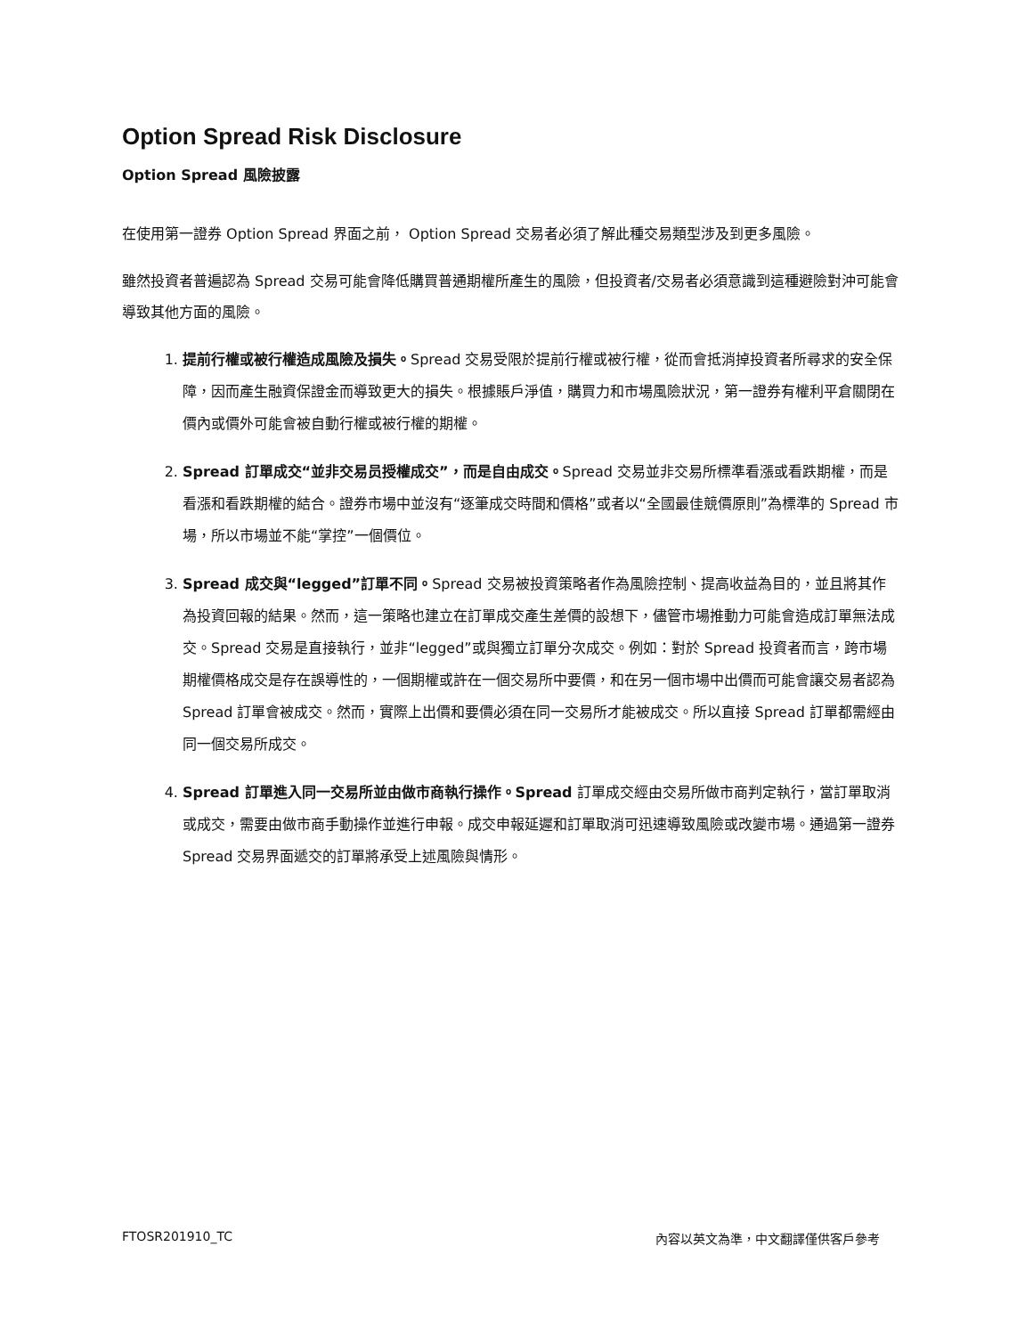Option Spread Risk Disclosure
Option Spread 風險披露
在使用第一證券 Option Spread 界面之前， Option Spread 交易者必須了解此種交易類型涉及到更多風險。
雖然投資者普遍認為 Spread 交易可能會降低購買普通期權所產生的風險，但投資者/交易者必須意識到這種避險對沖可能會導致其他方面的風險。
1. 提前行權或被行權造成風險及損失。Spread 交易受限於提前行權或被行權，從而會抵消掉投資者所尋求的安全保障，因而產生融資保證金而導致更大的損失。根據賬戶淨值，購買力和市場風險狀況，第一證券有權利平倉關閉在價內或價外可能會被自動行權或被行權的期權。
2. Spread 訂單成交“並非交易员授權成交”，而是自由成交。Spread 交易並非交易所標準看漲或看跌期權，而是看漲和看跌期權的結合。證券市場中並沒有“逐筆成交時間和價格”或者以“全國最佳競價原則”為標準的 Spread 市場，所以市場並不能“掌控”一個價位。
3. Spread 成交與“legged”訂單不同。Spread 交易被投資策略者作為風險控制、提高收益為目的，並且將其作為投資回報的結果。然而，這一策略也建立在訂單成交產生差價的設想下，儘管市場推動力可能會造成訂單無法成交。Spread 交易是直接執行，並非“legged”或與獨立訂單分次成交。例如：對於 Spread 投資者而言，跨市場期權價格成交是存在誤導性的，一個期權或許在一個交易所中要價，和在另一個市場中出價而可能會讓交易者認為 Spread 訂單會被成交。然而，實際上出價和要價必須在同一交易所才能被成交。所以直接 Spread 訂單都需經由同一個交易所成交。
4. Spread 訂單進入同一交易所並由做市商執行操作。Spread 訂單成交經由交易所做市商判定執行，當訂單取消或成交，需要由做市商手動操作並進行申報。成交申報延遲和訂單取消可迅速導致風險或改變市場。通過第一證券 Spread 交易界面遞交的訂單將承受上述風險與情形。
FTOSR201910_TC 內容以英文為準，中文翻譯僅供客戶參考